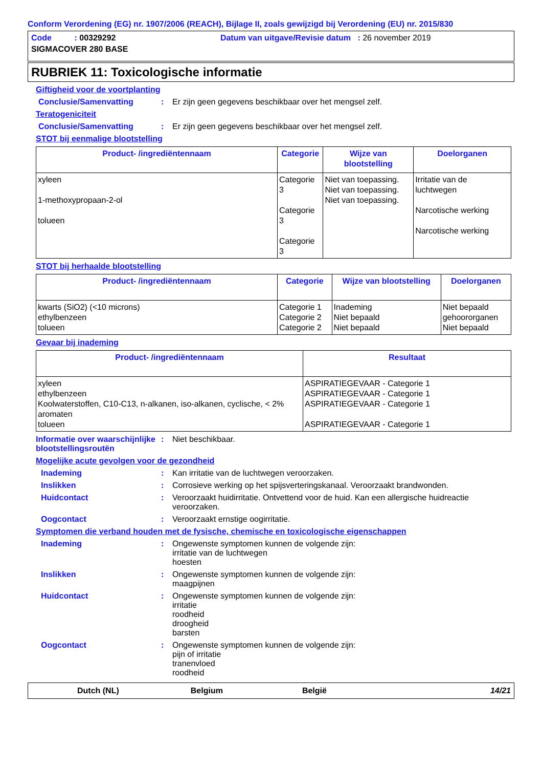Conform Verordening (EG) nr. 1907/2006 (REACH), Bijlage II, zoals gewijzigd bij Verordening (EU) nr. 2015/830
Code : 00329292 Datum van uitgave/Revisie datum : 26 november 2019
SIGMACOVER 280 BASE
RUBRIEK 11: Toxicologische informatie
Giftigheid voor de voortplanting
Conclusie/Samenvatting : Er zijn geen gegevens beschikbaar over het mengsel zelf.
Teratogeniciteit
Conclusie/Samenvatting : Er zijn geen gegevens beschikbaar over het mengsel zelf.
STOT bij eenmalige blootstelling
| Product- /ingrediëntennaam | Categorie | Wijze van blootstelling | Doelorganen |
| --- | --- | --- | --- |
| xyleen 1-methoxypropaan-2-ol tolueen | Categorie 3 Categorie 3 Categorie 3 | Niet van toepassing. Niet van toepassing. Niet van toepassing. | Irritatie van de luchtwegen Narcotische werking Narcotische werking |
STOT bij herhaalde blootstelling
| Product- /ingrediëntennaam | Categorie | Wijze van blootstelling | Doelorganen |
| --- | --- | --- | --- |
| kwarts (SiO2) (<10 microns) ethylbenzeen tolueen | Categorie 1 Categorie 2 Categorie 2 | Inademing Niet bepaald Niet bepaald | Niet bepaald gehoororganen Niet bepaald |
Gevaar bij inademing
| Product- /ingrediëntennaam | Resultaat |
| --- | --- |
| xyleen ethylbenzeen Koolwaterstoffen, C10-C13, n-alkanen, iso-alkanen, cyclische, < 2% aromaten tolueen | ASPIRATIEGEVAAR - Categorie 1 ASPIRATIEGEVAAR - Categorie 1 ASPIRATIEGEVAAR - Categorie 1 ASPIRATIEGEVAAR - Categorie 1 |
Informatie over waarschijnlijke blootstellingsroutën
: Niet beschikbaar.
Mogelijke acute gevolgen voor de gezondheid
Inademing : Kan irritatie van de luchtwegen veroorzaken.
Inslikken : Corrosieve werking op het spijsverteringskanaal. Veroorzaakt brandwonden.
Huidcontact : Veroorzaakt huidirritatie. Ontvettend voor de huid. Kan een allergische huidreactie veroorzaken.
Oogcontact : Veroorzaakt ernstige oogirritatie.
Symptomen die verband houden met de fysische, chemische en toxicologische eigenschappen
Inademing : Ongewenste symptomen kunnen de volgende zijn:
irritatie van de luchtwegen
hoesten
Inslikken : Ongewenste symptomen kunnen de volgende zijn:
maagpijnen
Huidcontact : Ongewenste symptomen kunnen de volgende zijn:
irritatie
roodheid
droogheid
barsten
Oogcontact : Ongewenste symptomen kunnen de volgende zijn:
pijn of irritatie
tranenvloed
roodheid
Dutch (NL) Belgium België 14/21